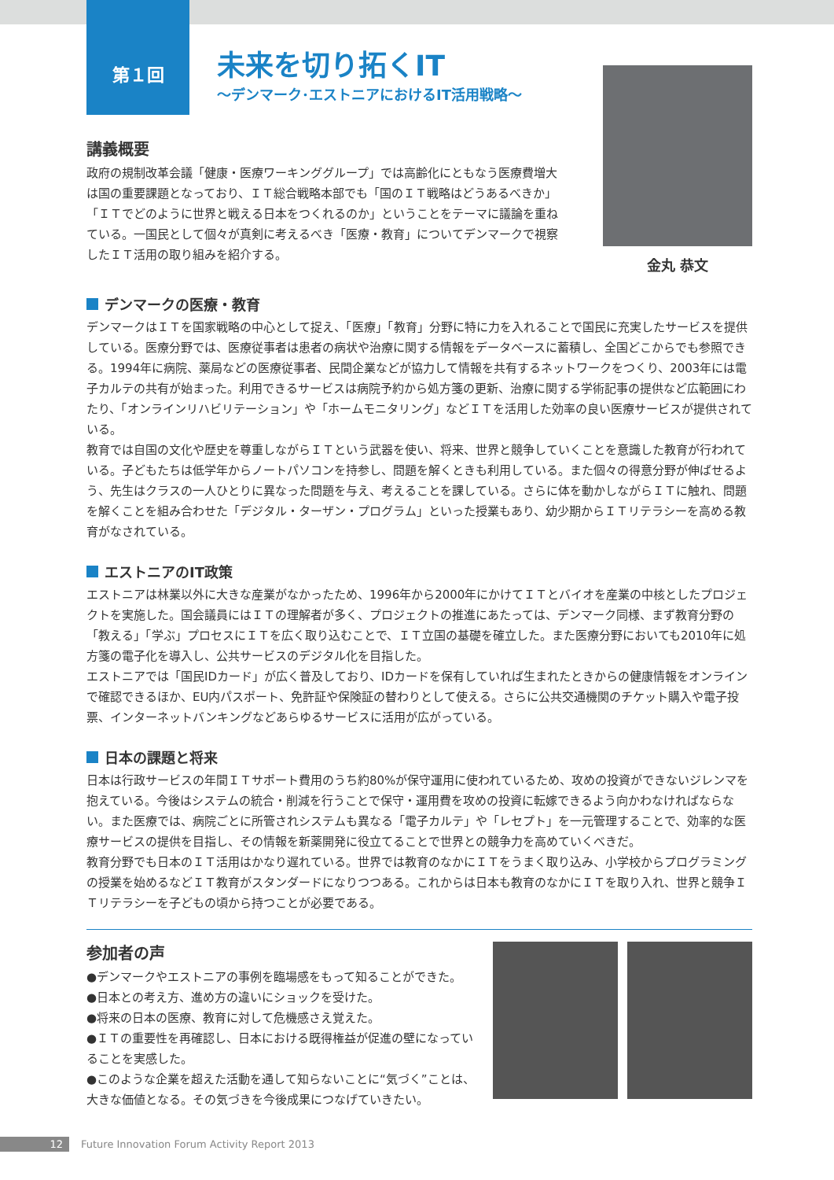第１回
未来を切り拓くIT
～デンマーク･エストニアにおけるIT活用戦略～
講義概要
政府の規制改革会議「健康・医療ワーキンググループ」では高齢化にともなう医療費増大は国の重要課題となっており、ＩＴ総合戦略本部でも「国のＩＴ戦略はどうあるべきか」「ＩＴでどのように世界と戦える日本をつくれるのか」ということをテーマに議論を重ねている。一国民として個々が真剣に考えるべき「医療・教育」についてデンマークで視察したＩＴ活用の取り組みを紹介する。
金丸 恭文
デンマークの医療・教育
デンマークはＩＴを国家戦略の中心として捉え、「医療」「教育」分野に特に力を入れることで国民に充実したサービスを提供している。医療分野では、医療従事者は患者の病状や治療に関する情報をデータベースに蓄積し、全国どこからでも参照できる。1994年に病院、薬局などの医療従事者、民間企業などが協力して情報を共有するネットワークをつくり、2003年には電子カルテの共有が始まった。利用できるサービスは病院予約から処方箋の更新、治療に関する学術記事の提供など広範囲にわたり、「オンラインリハビリテーション」や「ホームモニタリング」などＩＴを活用した効率の良い医療サービスが提供されている。
教育では自国の文化や歴史を尊重しながらＩＴという武器を使い、将来、世界と競争していくことを意識した教育が行われている。子どもたちは低学年からノートパソコンを持参し、問題を解くときも利用している。また個々の得意分野が伸ばせるよう、先生はクラスの一人ひとりに異なった問題を与え、考えることを課している。さらに体を動かしながらＩＴに触れ、問題を解くことを組み合わせた「デジタル・ターザン・プログラム」といった授業もあり、幼少期からＩＴリテラシーを高める教育がなされている。
エストニアのIT政策
エストニアは林業以外に大きな産業がなかったため、1996年から2000年にかけてＩＴとバイオを産業の中核としたプロジェクトを実施した。国会議員にはＩＴの理解者が多く、プロジェクトの推進にあたっては、デンマーク同様、まず教育分野の「教える」「学ぶ」プロセスにＩＴを広く取り込むことで、ＩＴ立国の基礎を確立した。また医療分野においても2010年に処方箋の電子化を導入し、公共サービスのデジタル化を目指した。
エストニアでは「国民IDカード」が広く普及しており、IDカードを保有していれば生まれたときからの健康情報をオンラインで確認できるほか、EU内パスポート、免許証や保険証の替わりとして使える。さらに公共交通機関のチケット購入や電子投票、インターネットバンキングなどあらゆるサービスに活用が広がっている。
日本の課題と将来
日本は行政サービスの年間ＩＴサポート費用のうち約80%が保守運用に使われているため、攻めの投資ができないジレンマを抱えている。今後はシステムの統合・削減を行うことで保守・運用費を攻めの投資に転嫁できるよう向かわなければならない。また医療では、病院ごとに所管されシステムも異なる「電子カルテ」や「レセプト」を一元管理することで、効率的な医療サービスの提供を目指し、その情報を新薬開発に役立てることで世界との競争力を高めていくべきだ。
教育分野でも日本のＩＴ活用はかなり遅れている。世界では教育のなかにＩＴをうまく取り込み、小学校からプログラミングの授業を始めるなどＩＴ教育がスタンダードになりつつある。これからは日本も教育のなかにＩＴを取り入れ、世界と競争ＩＴリテラシーを子どもの頃から持つことが必要である。
参加者の声
●デンマークやエストニアの事例を臨場感をもって知ることができた。
●日本との考え方、進め方の違いにショックを受けた。
●将来の日本の医療、教育に対して危機感さえ覚えた。
●ＩＴの重要性を再確認し、日本における既得権益が促進の壁になっていることを実感した。
●このような企業を超えた活動を通して知らないことに“気づく”ことは、大きな価値となる。その気づきを今後成果につなげていきたい。
12 Future Innovation Forum Activity Report 2013